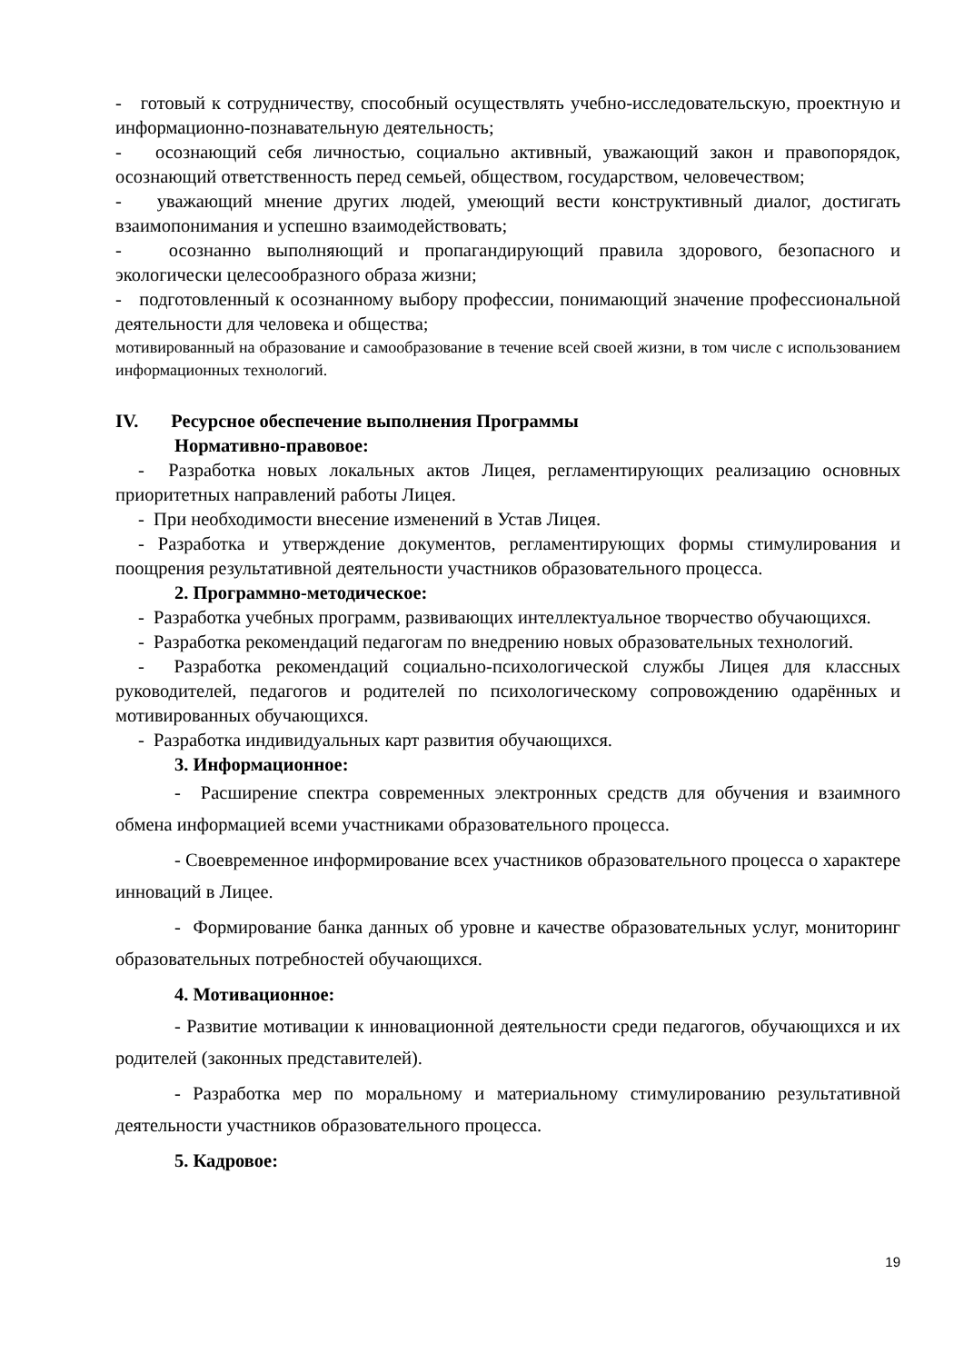- готовый к сотрудничеству, способный осуществлять учебно-исследовательскую, проектную и информационно-познавательную деятельность;
- осознающий себя личностью, социально активный, уважающий закон и правопорядок, осознающий ответственность перед семьей, обществом, государством, человечеством;
- уважающий мнение других людей, умеющий вести конструктивный диалог, достигать взаимопонимания и успешно взаимодействовать;
- осознанно выполняющий и пропагандирующий правила здорового, безопасного и экологически целесообразного образа жизни;
- подготовленный к осознанному выбору профессии, понимающий значение профессиональной деятельности для человека и общества;
мотивированный на образование и самообразование в течение всей своей жизни, в том числе с использованием информационных технологий.
IV. Ресурсное обеспечение выполнения Программы
Нормативно-правовое:
- Разработка новых локальных актов Лицея, регламентирующих реализацию основных приоритетных направлений работы Лицея.
- При необходимости внесение изменений в Устав Лицея.
- Разработка и утверждение документов, регламентирующих формы стимулирования и поощрения результативной деятельности участников образовательного процесса.
2. Программно-методическое:
- Разработка учебных программ, развивающих интеллектуальное творчество обучающихся.
- Разработка рекомендаций педагогам по внедрению новых образовательных технологий.
- Разработка рекомендаций социально-психологической службы Лицея для классных руководителей, педагогов и родителей по психологическому сопровождению одарённых и мотивированных обучающихся.
- Разработка индивидуальных карт развития обучающихся.
3. Информационное:
- Расширение спектра современных электронных средств для обучения и взаимного обмена информацией всеми участниками образовательного процесса.
- Своевременное информирование всех участников образовательного процесса о характере инноваций в Лицее.
- Формирование банка данных об уровне и качестве образовательных услуг, мониторинг образовательных потребностей обучающихся.
4. Мотивационное:
- Развитие мотивации к инновационной деятельности среди педагогов, обучающихся и их родителей (законных представителей).
- Разработка мер по моральному и материальному стимулированию результативной деятельности участников образовательного процесса.
5. Кадровое:
19